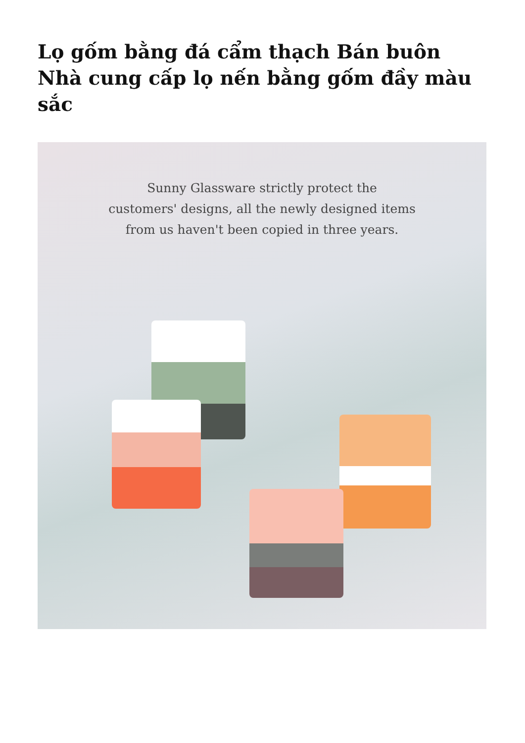Lọ gốm bằng đá cẩm thạch Bán buôn Nhà cung cấp lọ nến bằng gốm đầy màu sắc
Sunny Glassware strictly protect the
customers' designs, all the newly designed items
from us haven't been copied in three years.